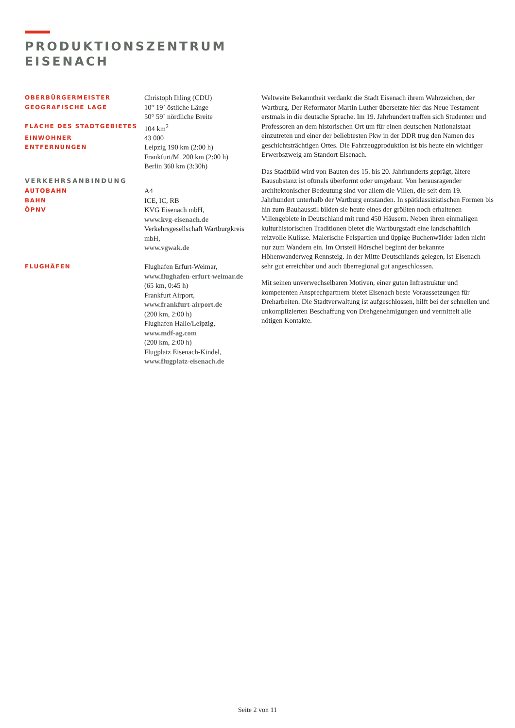PRODUKTIONSZENTRUM
EISENACH
| OBERBÜRGERMEISTER | Christoph Ihling (CDU) |
| GEOGRAFISCHE LAGE | 10° 19` östliche Länge 50° 59` nördliche Breite |
| FLÄCHE DES STADTGEBIETES | 104 km<sup>2</sup> |
| EINWOHNER | 43 000 |
| ENTFERNUNGEN | Leipzig 190 km (2:00 h) Frankfurt/M. 200 km (2:00 h) Berlin 360 km (3:30h) |
| VERKEHRSANBINDUNG | |
| AUTOBAHN | A4 |
| BAHN | ICE, IC, RB |
| ÖPNV | KVG Eisenach mbH, www.kvg-eisenach.de Verkehrsgesellschaft Wartburgkreis mbH, www.vgwak.de |
| FLUGHÄFEN | Flughafen Erfurt-Weimar, www.flughafen-erfurt-weimar.de (65 km, 0:45 h) Frankfurt Airport, www.frankfurt-airport.de (200 km, 2:00 h) Flughafen Halle/Leipzig, www.mdf-ag.com (200 km, 2:00 h) Flugplatz Eisenach-Kindel, www.flugplatz-eisenach.de |
Weltweite Bekanntheit verdankt die Stadt Eisenach ihrem Wahrzeichen, der Wartburg. Der Reformator Martin Luther übersetzte hier das Neue Testament erstmals in die deutsche Sprache. Im 19. Jahrhundert traffen sich Studenten und Professoren an dem historischen Ort um für einen deutschen Nationalstaat einzutreten und einer der beliebtesten Pkw in der DDR trug den Namen des geschichtsträchtigen Ortes. Die Fahrzeugproduktion ist bis heute ein wichtiger Erwerbszweig am Standort Eisenach.
Das Stadtbild wird von Bauten des 15. bis 20. Jahrhunderts geprägt, ältere Bausubstanz ist oftmals überformt oder umgebaut. Von herausragender architektonischer Bedeutung sind vor allem die Villen, die seit dem 19. Jahrhundert unterhalb der Wartburg entstanden. In spätklassizistischen Formen bis hin zum Bauhausstil bilden sie heute eines der größten noch erhaltenen Villengebiete in Deutschland mit rund 450 Häusern. Neben ihren einmaligen kulturhistorischen Traditionen bietet die Wartburgstadt eine landschaftlich reizvolle Kulisse. Malerische Felspartien und üppige Buchenwälder laden nicht nur zum Wandern ein. Im Ortsteil Hörschel beginnt der bekannte Höhenwanderweg Rennsteig. In der Mitte Deutschlands gelegen, ist Eisenach sehr gut erreichbar und auch überregional gut angeschlossen.
Mit seinen unverwechselbaren Motiven, einer guten Infrastruktur und kompetenten Ansprechpartnern bietet Eisenach beste Voraussetzungen für Dreharbeiten. Die Stadtverwaltung ist aufgeschlossen, hilft bei der schnellen und unkomplizierten Beschaffung von Drehgenehmigungen und vermittelt alle nötigen Kontakte.
Seite 2 von 11